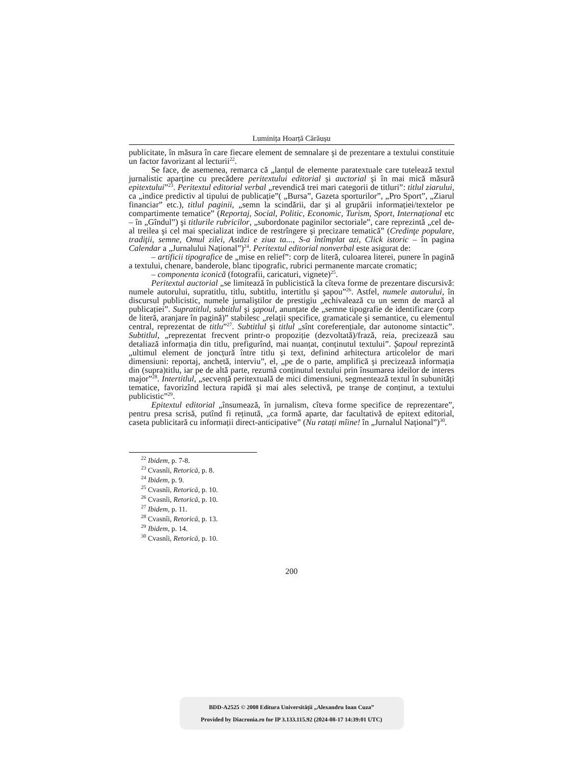Luminița Hoarță Cărăușu
publicitate, în măsura în care fiecare element de semnalare şi de prezentare a textului constituie un factor favorizant al lecturii<sup>22</sup>.
Se face, de asemenea, remarca că „lanțul de elemente paratextuale care tutelează textul jurnalistic aparține cu precădere peritextului editorial şi auctorial şi în mai mică măsură epitextului”<sup>23</sup>. Peritextul editorial verbal „revendică trei mari categorii de titluri”: titlul ziarului, ca „indice predictiv al tipului de publicație”( „Bursa”, Gazeta sporturilor”, „Pro Sport”, „Ziarul financiar” etc.), titlul paginii, „semn la scindării, dar şi al grupării informației/textelor pe compartimente tematice” (Reportaj, Social, Politic, Economic, Turism, Sport, Internațional etc – în „Gîndul”) şi titlurile rubricilor, „subordonate paginilor sectoriale”, care reprezintă „cel de-al treilea şi cel mai specializat indice de restrîngere şi precizare tematică” (Credinţe populare, tradiţii, semne, Omul zilei, Astăzi e ziua ta..., S-a întîmplat azi, Click istoric – în pagina Calendar a „Jurnalului Național”)<sup>24</sup>. Peritextul editorial nonverbal este asigurat de:
– artificii tipografice de „mise en relief”: corp de literă, culoarea literei, punere în pagină a textului, chenare, banderole, blanc tipografic, rubrici permanente marcate cromatic;
– componenta iconică (fotografii, caricaturi, vignete)<sup>25</sup>.
Peritextul auctorial „se limitează în publicistică la cîteva forme de prezentare discursivă: numele autorului, supratitlu, titlu, subtitlu, intertitlu şi şapou”<sup>26</sup>. Astfel, numele autorului, în discursul publicistic, numele jurnaliştilor de prestigiu „echivalează cu un semn de marcă al publicației”. Supratitlul, subtitlul şi şapoul, anunțate de „semne tipografie de identificare (corp de literă, aranjare în pagină)” stabilesc „relații specifice, gramaticale şi semantice, cu elementul central, reprezentat de titlu”<sup>27</sup>. Subtitlul şi titlul „sînt coreferențiale, dar autonome sintactic”. Subtitlul, „reprezentat frecvent printr-o propoziție (dezvoltată)/frază, reia, precizează sau detaliază informația din titlu, prefigurînd, mai nuanțat, conținutul textului”. Şapoul reprezintă „ultimul element de joncțură între titlu şi text, definind arhitectura articolelor de mari dimensiuni: reportaj, anchetă, interviu”, el, „pe de o parte, amplifică şi precizează informația din (supra)titlu, iar pe de altă parte, rezumă conținutul textului prin însumarea ideilor de interes major”<sup>28</sup>. Intertitlul, „secvență peritextuală de mici dimensiuni, segmentează textul în subunități tematice, favorizînd lectura rapidă şi mai ales selectivă, pe tranşe de conținut, a textului publicistic”<sup>29</sup>.
Epitextul editorial „însumează, în jurnalism, cîteva forme specifice de reprezentare”, pentru presa scrisă, putînd fi reținută, „ca formă aparte, dar facultativă de epitext editorial, caseta publicitară cu informații direct-anticipative” (Nu ratați mîine! în „Jurnalul Național”)<sup>30</sup>.
<sup>22</sup> Ibidem, p. 7-8.
<sup>23</sup> Cvasnîi, Retorică, p. 8.
<sup>24</sup> Ibidem, p. 9.
<sup>25</sup> Cvasnîi, Retorică, p. 10.
<sup>26</sup> Cvasnîi, Retorică, p. 10.
<sup>27</sup> Ibidem, p. 11.
<sup>28</sup> Cvasnîi, Retorică, p. 13.
<sup>29</sup> Ibidem, p. 14.
<sup>30</sup> Cvasnîi, Retorică, p. 10.
200
BDD-A2525 © 2008 Editura Universității „Alexandru Ioan Cuza”
Provided by Diacronia.ro for IP 3.133.115.92 (2024-08-17 14:39:01 UTC)